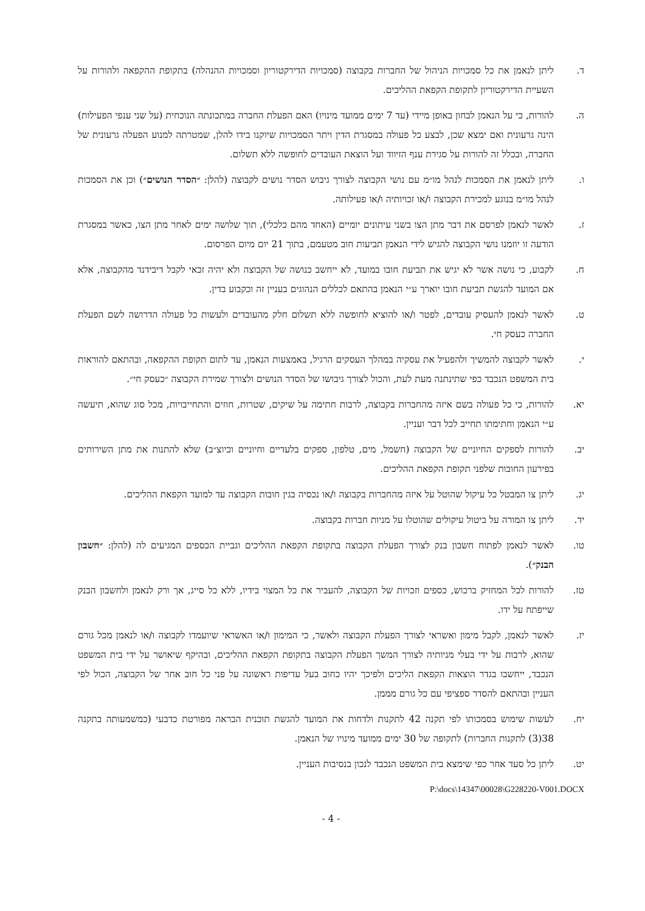ד. ליתן לנאמן את כל סמכויות הניהול של החברות בקבוצה (סמכויות הדירקטוריון וסמכויות ההנהלה) בתקופת ההקפאה ולהורות על השעיית הדירקטוריון לתקופת הקפאת ההליכים.
ה. להורות, כי על הנאמן לבחון באופן מיידי (עד 7 ימים ממועד מינויו) האם הפעלת החברה במתכונתה הנוכחית (על שני ענפי הפעילות) הינה גרעונית ואם ימצא שכן, לבצע כל פעולה במסגרת הדין ויתר הסמכויות שיוקנו בידו להלן, שמטרתה למנוע הפעלה גרעונית של החברה, ובכלל זה להורות על סגירת ענף הזיווד ועל הוצאת העובדים לחופשה ללא תשלום.
ו. ליתן לנאמן את הסמכות לנהל מו״מ עם נושי הקבוצה לצורך גיבוש הסדר נושים לקבוצה (להלן: ״הסדר הנושים״) וכן את הסמכות לנהל מו״מ בנוגע למכירת הקבוצה ו/או זכויותיה ו/או פעילותה.
ז. לאשר לנאמן לפרסם את דבר מתן הצו בשני עיתונים יומיים (האחד מהם כלכלי), תוך שלושה ימים לאחר מתן הצו, כאשר במסגרת הודעה זו יוזמנו נושי הקבוצה להגיש לידי הנאמן תביעות חוב מטעמם, בתוך 21 יום מיום הפרסום.
ח. לקבוע, כי נושה אשר לא יגיש את תביעת חובו במועד, לא ייחשב כנושה של הקבוצה ולא יהיה זכאי לקבל דיבידנד מהקבוצה, אלא אם המועד להגשת תביעת חובו יוארך ע״י הנאמן בהתאם לכללים הנהוגים בעניין זה וכקבוע בדין.
ט. לאשר לנאמן להעסיק עובדים, לפטר ו/או להוציא לחופשה ללא תשלום חלק מהעובדים ולעשות כל פעולה הדרושה לשם הפעלת החברה כעסק חי.
י. לאשר לקבוצה להמשיך ולהפעיל את עסקיה במהלך העסקים הרגיל, באמצעות הנאמן, עד לתום תקופת ההקפאה, ובהתאם להוראות בית המשפט הנכבד כפי שתינתנה מעת לעת, והכול לצורך גיבושו של הסדר הנושים ולצורך שמירת הקבוצה ״כעסק חי״.
יא. להורות, כי כל פעולה בשם איזה מהחברות בקבוצה, לרבות חתימה על שיקים, שטרות, חוזים והתחייבויות, מכל סוג שהוא, תיעשה ע״י הנאמן וחתימתו תחייב לכל דבר ועניין.
יב. להורות לספקים החיוניים של הקבוצה (חשמל, מים, טלפון, ספקים בלעדיים וחיוניים וכיוצ״ב) שלא להתנות את מתן השירותים בפירעון החובות שלפני תקופת הקפאת ההליכים.
יג. ליתן צו המבטל כל עיקול שהוטל על איזה מהחברות בקבוצה ו/או נכסיה בגין חובות הקבוצה עד למועד הקפאת ההליכים.
יד. ליתן צו המורה על ביטול עיקולים שהוטלו על מניות חברות בקבוצה.
טו. לאשר לנאמן לפתוח חשבון בנק לצורך הפעלת הקבוצה בתקופת הקפאת ההליכים וגביית הכספים המגיעים לה (להלן: ״חשבון הבנק״).
טז. להורות לכל המחזיק ברכוש, כספים וזכויות של הקבוצה, להעביר את כל המצוי בידיו, ללא כל סייג, אך ורק לנאמן ולחשבון הבנק שייפתח על ידו.
יז. לאשר לנאמן, לקבל מימון ואשראי לצורך הפעלת הקבוצה ולאשר, כי המימון ו/או האשראי שיועמדו לקבוצה ו/או לנאמן מכל גורם שהוא, לרבות על ידי בעלי מניותיה לצורך המשך הפעלת הקבוצה בתקופת הקפאת ההליכים, ובהיקף שיאושר על ידי בית המשפט הנכבד, ייחשבו בגדר הוצאות הקפאת הליכים ולפיכך יהיו כחוב בעל עדיפות ראשונה על פני כל חוב אחר של הקבוצה, הכול לפי העניין ובהתאם להסדר ספציפי עם כל גורם מממן.
יח. לעשות שימוש בסמכותו לפי תקנה 42 לתקנות ולדחות את המועד להגשת תוכנית הבראה מפורטת כדבעי (כמשמעותה בתקנה 38(3) לתקנות החברות) לתקופה של 30 ימים ממועד מינויו של הנאמן.
יט. ליתן כל סעד אחר כפי שימצא בית המשפט הנכבד לנכון בנסיבות העניין.
P:\docs\14347\00028\G228220-V001.DOCX
- 4 -